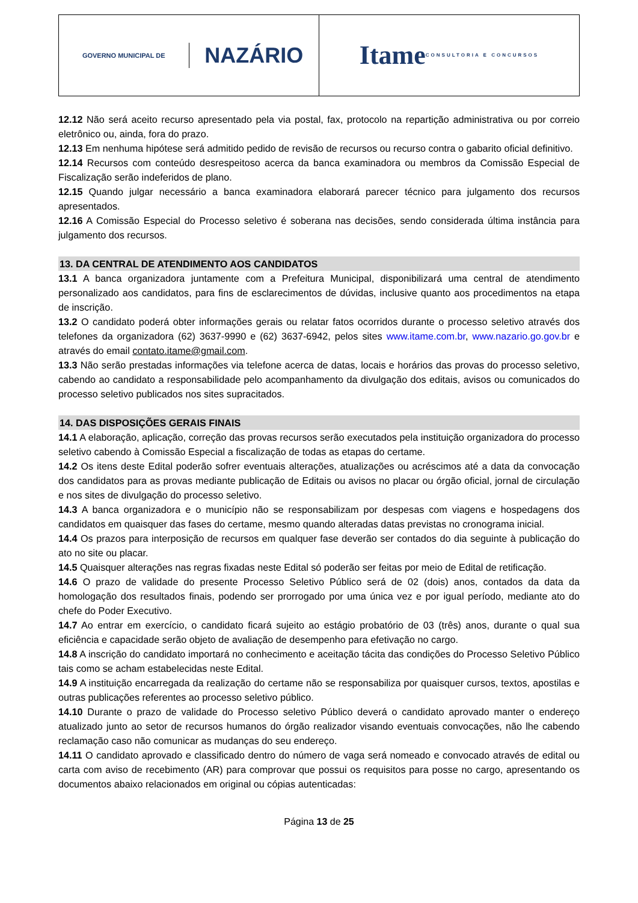GOVERNO MUNICIPAL DE
NAZÁRIO
Itame CONSULTORIA E CONCURSOS
12.12 Não será aceito recurso apresentado pela via postal, fax, protocolo na repartição administrativa ou por correio eletrônico ou, ainda, fora do prazo.
12.13 Em nenhuma hipótese será admitido pedido de revisão de recursos ou recurso contra o gabarito oficial definitivo.
12.14 Recursos com conteúdo desrespeitoso acerca da banca examinadora ou membros da Comissão Especial de Fiscalização serão indeferidos de plano.
12.15 Quando julgar necessário a banca examinadora elaborará parecer técnico para julgamento dos recursos apresentados.
12.16 A Comissão Especial do Processo seletivo é soberana nas decisões, sendo considerada última instância para julgamento dos recursos.
13. DA CENTRAL DE ATENDIMENTO AOS CANDIDATOS
13.1 A banca organizadora juntamente com a Prefeitura Municipal, disponibilizará uma central de atendimento personalizado aos candidatos, para fins de esclarecimentos de dúvidas, inclusive quanto aos procedimentos na etapa de inscrição.
13.2 O candidato poderá obter informações gerais ou relatar fatos ocorridos durante o processo seletivo através dos telefones da organizadora (62) 3637-9990 e (62) 3637-6942, pelos sites www.itame.com.br, www.nazario.go.gov.br e através do email contato.itame@gmail.com.
13.3 Não serão prestadas informações via telefone acerca de datas, locais e horários das provas do processo seletivo, cabendo ao candidato a responsabilidade pelo acompanhamento da divulgação dos editais, avisos ou comunicados do processo seletivo publicados nos sites supracitados.
14. DAS DISPOSIÇÕES GERAIS FINAIS
14.1 A elaboração, aplicação, correção das provas recursos serão executados pela instituição organizadora do processo seletivo cabendo à Comissão Especial a fiscalização de todas as etapas do certame.
14.2 Os itens deste Edital poderão sofrer eventuais alterações, atualizações ou acréscimos até a data da convocação dos candidatos para as provas mediante publicação de Editais ou avisos no placar ou órgão oficial, jornal de circulação e nos sites de divulgação do processo seletivo.
14.3 A banca organizadora e o município não se responsabilizam por despesas com viagens e hospedagens dos candidatos em quaisquer das fases do certame, mesmo quando alteradas datas previstas no cronograma inicial.
14.4 Os prazos para interposição de recursos em qualquer fase deverão ser contados do dia seguinte à publicação do ato no site ou placar.
14.5 Quaisquer alterações nas regras fixadas neste Edital só poderão ser feitas por meio de Edital de retificação.
14.6 O prazo de validade do presente Processo Seletivo Público será de 02 (dois) anos, contados da data da homologação dos resultados finais, podendo ser prorrogado por uma única vez e por igual período, mediante ato do chefe do Poder Executivo.
14.7 Ao entrar em exercício, o candidato ficará sujeito ao estágio probatório de 03 (três) anos, durante o qual sua eficiência e capacidade serão objeto de avaliação de desempenho para efetivação no cargo.
14.8 A inscrição do candidato importará no conhecimento e aceitação tácita das condições do Processo Seletivo Público tais como se acham estabelecidas neste Edital.
14.9 A instituição encarregada da realização do certame não se responsabiliza por quaisquer cursos, textos, apostilas e outras publicações referentes ao processo seletivo público.
14.10 Durante o prazo de validade do Processo seletivo Público deverá o candidato aprovado manter o endereço atualizado junto ao setor de recursos humanos do órgão realizador visando eventuais convocações, não lhe cabendo reclamação caso não comunicar as mudanças do seu endereço.
14.11 O candidato aprovado e classificado dentro do número de vaga será nomeado e convocado através de edital ou carta com aviso de recebimento (AR) para comprovar que possui os requisitos para posse no cargo, apresentando os documentos abaixo relacionados em original ou cópias autenticadas:
Página 13 de 25